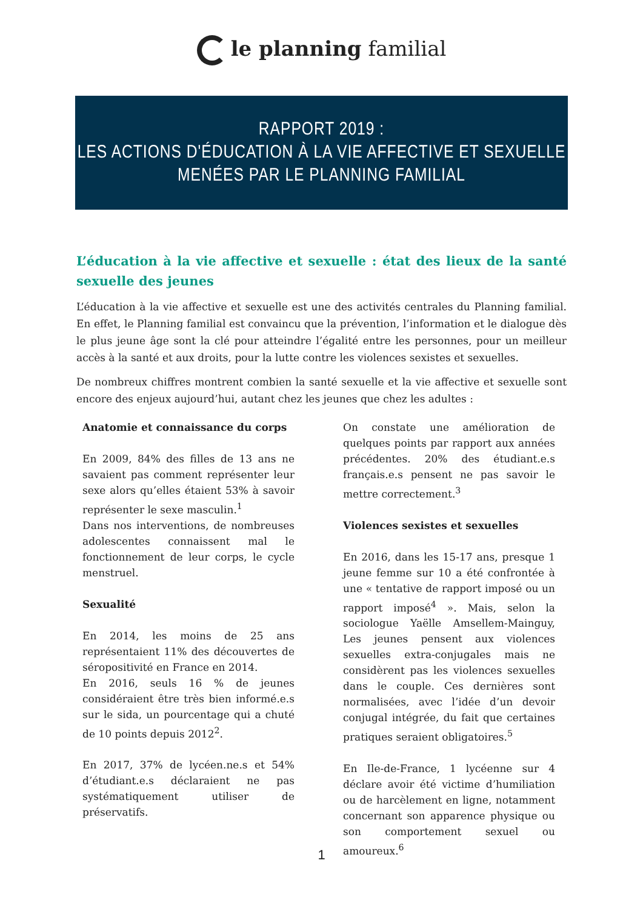le planning familial
RAPPORT 2019 :
LES ACTIONS D'ÉDUCATION À LA VIE AFFECTIVE ET SEXUELLE
MENÉES PAR LE PLANNING FAMILIAL
L’éducation à la vie affective et sexuelle : état des lieux de la santé sexuelle des jeunes
L’éducation à la vie affective et sexuelle est une des activités centrales du Planning familial. En effet, le Planning familial est convaincu que la prévention, l’information et le dialogue dès le plus jeune âge sont la clé pour atteindre l’égalité entre les personnes, pour un meilleur accès à la santé et aux droits, pour la lutte contre les violences sexistes et sexuelles.
De nombreux chiffres montrent combien la santé sexuelle et la vie affective et sexuelle sont encore des enjeux aujourd’hui, autant chez les jeunes que chez les adultes :
Anatomie et connaissance du corps
En 2009, 84% des filles de 13 ans ne savaient pas comment représenter leur sexe alors qu’elles étaient 53% à savoir représenter le sexe masculin.<sup>1</sup>
Dans nos interventions, de nombreuses adolescentes connaissent mal le fonctionnement de leur corps, le cycle menstruel.
Sexualité
En 2014, les moins de 25 ans représentaient 11% des découvertes de séropositivité en France en 2014.
En 2016, seuls 16 % de jeunes considéraient être très bien informé.e.s sur le sida, un pourcentage qui a chuté de 10 points depuis 2012<sup>2</sup>.
En 2017, 37% de lycéen.ne.s et 54% d’étudiant.e.s déclaraient ne pas systématiquement utiliser de préservatifs.
On constate une amélioration de quelques points par rapport aux années précédentes. 20% des étudiant.e.s français.e.s pensent ne pas savoir le mettre correctement.<sup>3</sup>
Violences sexistes et sexuelles
En 2016, dans les 15-17 ans, presque 1 jeune femme sur 10 a été confrontée à une « tentative de rapport imposé ou un rapport imposé<sup>4</sup> ». Mais, selon la sociologue Yaëlle Amsellem-Mainguy, Les jeunes pensent aux violences sexuelles extra-conjugales mais ne considèrent pas les violences sexuelles dans le couple. Ces dernières sont normalisées, avec l’idée d’un devoir conjugal intégrée, du fait que certaines pratiques seraient obligatoires.<sup>5</sup>
En Ile-de-France, 1 lycéenne sur 4 déclare avoir été victime d’humiliation ou de harcèlement en ligne, notamment concernant son apparence physique ou son comportement sexuel ou amoureux.<sup>6</sup>
1